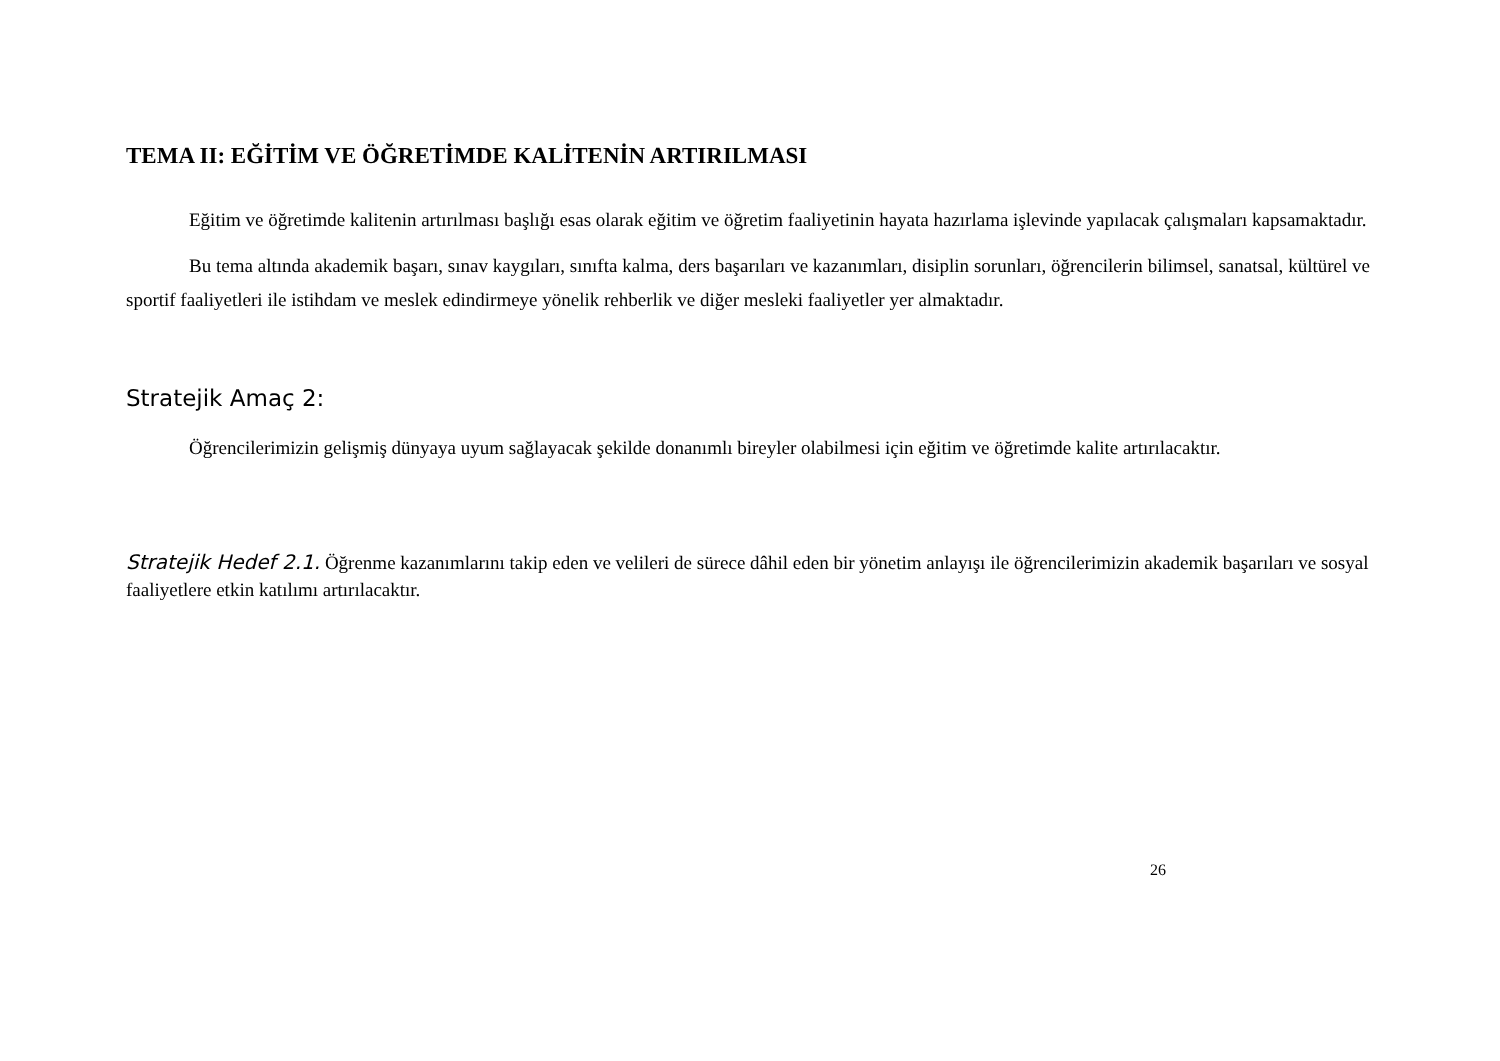TEMA II: EĞİTİM VE ÖĞRETİMDE KALİTENİN ARTIRILMASI
Eğitim ve öğretimde kalitenin artırılması başlığı esas olarak eğitim ve öğretim faaliyetinin hayata hazırlama işlevinde yapılacak çalışmaları kapsamaktadır.
Bu tema altında akademik başarı, sınav kaygıları, sınıfta kalma, ders başarıları ve kazanımları, disiplin sorunları, öğrencilerin bilimsel, sanatsal, kültürel ve sportif faaliyetleri ile istihdam ve meslek edindirmeye yönelik rehberlik ve diğer mesleki faaliyetler yer almaktadır.
Stratejik Amaç 2:
Öğrencilerimizin gelişmiş dünyaya uyum sağlayacak şekilde donanımlı bireyler olabilmesi için eğitim ve öğretimde kalite artırılacaktır.
Stratejik Hedef 2.1. Öğrenme kazanımlarını takip eden ve velileri de sürece dâhil eden bir yönetim anlayışı ile öğrencilerimizin akademik başarıları ve sosyal faaliyetlere etkin katılımı artırılacaktır.
26